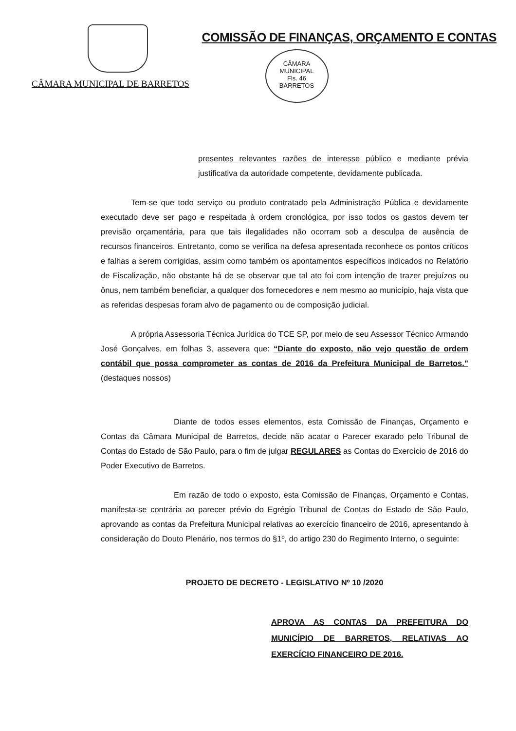CÂMARA MUNICIPAL DE BARRETOS
COMISSÃO DE FINANÇAS, ORÇAMENTO E CONTAS
CÂMARA MUNICIPAL
Fls. 46
BARRETOS
presentes relevantes razões de interesse público e mediante prévia justificativa da autoridade competente, devidamente publicada.
Tem-se que todo serviço ou produto contratado pela Administração Pública e devidamente executado deve ser pago e respeitada à ordem cronológica, por isso todos os gastos devem ter previsão orçamentária, para que tais ilegalidades não ocorram sob a desculpa de ausência de recursos financeiros. Entretanto, como se verifica na defesa apresentada reconhece os pontos críticos e falhas a serem corrigidas, assim como também os apontamentos específicos indicados no Relatório de Fiscalização, não obstante há de se observar que tal ato foi com intenção de trazer prejuízos ou ônus, nem também beneficiar, a qualquer dos fornecedores e nem mesmo ao município, haja vista que as referidas despesas foram alvo de pagamento ou de composição judicial.
A própria Assessoria Técnica Jurídica do TCE SP, por meio de seu Assessor Técnico Armando José Gonçalves, em folhas 3, assevera que: “Diante do exposto, não vejo questão de ordem contábil que possa comprometer as contas de 2016 da Prefeitura Municipal de Barretos.” (destaques nossos)
Diante de todos esses elementos, esta Comissão de Finanças, Orçamento e Contas da Câmara Municipal de Barretos, decide não acatar o Parecer exarado pelo Tribunal de Contas do Estado de São Paulo, para o fim de julgar REGULARES as Contas do Exercício de 2016 do Poder Executivo de Barretos.
Em razão de todo o exposto, esta Comissão de Finanças, Orçamento e Contas, manifesta-se contrária ao parecer prévio do Egrégio Tribunal de Contas do Estado de São Paulo, aprovando as contas da Prefeitura Municipal relativas ao exercício financeiro de 2016, apresentando à consideração do Douto Plenário, nos termos do §1º, do artigo 230 do Regimento Interno, o seguinte:
PROJETO DE DECRETO - LEGISLATIVO Nº 10 /2020
APROVA AS CONTAS DA PREFEITURA DO MUNICÍPIO DE BARRETOS, RELATIVAS AO EXERCÍCIO FINANCEIRO DE 2016.